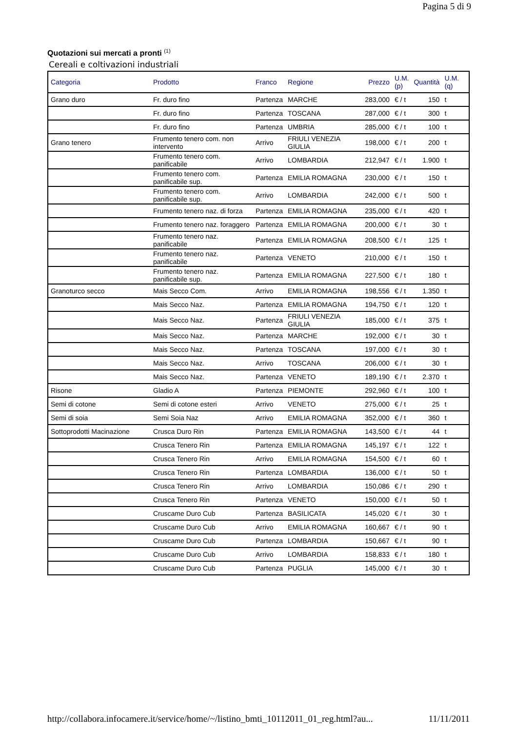Pagina 5 di 9
Quotazioni sui mercati a pronti <sup>(1)</sup>
Cereali e coltivazioni industriali
| Categoria | Prodotto | Franco | Regione | Prezzo | U.M. (p) | Quantità | U.M.(q) |
| --- | --- | --- | --- | --- | --- | --- | --- |
| Grano duro | Fr. duro fino | Partenza | MARCHE | 283,000 | € / t | 150 | t |
| | Fr. duro fino | Partenza | TOSCANA | 287,000 | € / t | 300 | t |
| | Fr. duro fino | Partenza | UMBRIA | 285,000 | € / t | 100 | t |
| Grano tenero | Frumento tenero com. non intervento | Arrivo | FRIULI VENEZIA GIULIA | 198,000 | € / t | 200 | t |
| | Frumento tenero com. panificabile | Arrivo | LOMBARDIA | 212,947 | € / t | 1.900 | t |
| | Frumento tenero com. panificabile sup. | Partenza | EMILIA ROMAGNA | 230,000 | € / t | 150 | t |
| | Frumento tenero com. panificabile sup. | Arrivo | LOMBARDIA | 242,000 | € / t | 500 | t |
| | Frumento tenero naz. di forza | Partenza | EMILIA ROMAGNA | 235,000 | € / t | 420 | t |
| | Frumento tenero naz. foraggero | Partenza | EMILIA ROMAGNA | 200,000 | € / t | 30 | t |
| | Frumento tenero naz. panificabile | Partenza | EMILIA ROMAGNA | 208,500 | € / t | 125 | t |
| | Frumento tenero naz. panificabile | Partenza | VENETO | 210,000 | € / t | 150 | t |
| | Frumento tenero naz. panificabile sup. | Partenza | EMILIA ROMAGNA | 227,500 | € / t | 180 | t |
| Granoturco secco | Mais Secco Com. | Arrivo | EMILIA ROMAGNA | 198,556 | € / t | 1.350 | t |
| | Mais Secco Naz. | Partenza | EMILIA ROMAGNA | 194,750 | € / t | 120 | t |
| | Mais Secco Naz. | Partenza | FRIULI VENEZIA GIULIA | 185,000 | € / t | 375 | t |
| | Mais Secco Naz. | Partenza | MARCHE | 192,000 | € / t | 30 | t |
| | Mais Secco Naz. | Partenza | TOSCANA | 197,000 | € / t | 30 | t |
| | Mais Secco Naz. | Arrivo | TOSCANA | 206,000 | € / t | 30 | t |
| | Mais Secco Naz. | Partenza | VENETO | 189,190 | € / t | 2.370 | t |
| Risone | Gladio A | Partenza | PIEMONTE | 292,960 | € / t | 100 | t |
| Semi di cotone | Semi di cotone esteri | Arrivo | VENETO | 275,000 | € / t | 25 | t |
| Semi di soia | Semi Soia Naz | Arrivo | EMILIA ROMAGNA | 352,000 | € / t | 360 | t |
| Sottoprodotti Macinazione | Crusca Duro Rin | Partenza | EMILIA ROMAGNA | 143,500 | € / t | 44 | t |
| | Crusca Tenero Rin | Partenza | EMILIA ROMAGNA | 145,197 | € / t | 122 | t |
| | Crusca Tenero Rin | Arrivo | EMILIA ROMAGNA | 154,500 | € / t | 60 | t |
| | Crusca Tenero Rin | Partenza | LOMBARDIA | 136,000 | € / t | 50 | t |
| | Crusca Tenero Rin | Arrivo | LOMBARDIA | 150,086 | € / t | 290 | t |
| | Crusca Tenero Rin | Partenza | VENETO | 150,000 | € / t | 50 | t |
| | Cruscame Duro Cub | Partenza | BASILICATA | 145,020 | € / t | 30 | t |
| | Cruscame Duro Cub | Arrivo | EMILIA ROMAGNA | 160,667 | € / t | 90 | t |
| | Cruscame Duro Cub | Partenza | LOMBARDIA | 150,667 | € / t | 90 | t |
| | Cruscame Duro Cub | Arrivo | LOMBARDIA | 158,833 | € / t | 180 | t |
| | Cruscame Duro Cub | Partenza | PUGLIA | 145,000 | € / t | 30 | t |
http://collabora.infocamere.it/service/home/~/listino_bmti_10112011_01_reg.html?au... 11/11/2011